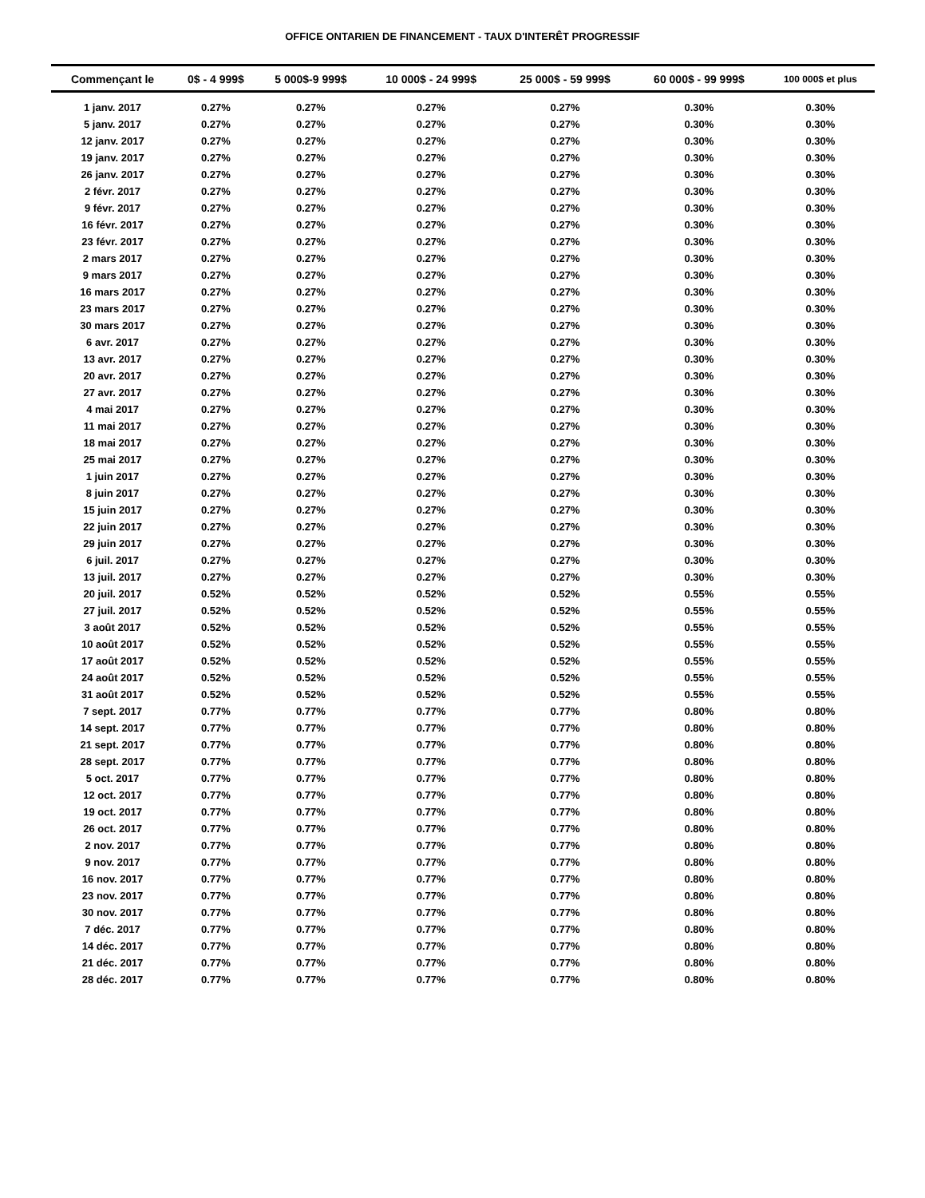OFFICE ONTARIEN DE FINANCEMENT - TAUX D'INTERÊT PROGRESSIF
| Commençant le | 0$ - 4 999$ | 5 000$-9 999$ | 10 000$ - 24 999$ | 25 000$ - 59 999$ | 60 000$ - 99 999$ | 100 000$ et plus |
| --- | --- | --- | --- | --- | --- | --- |
| 1 janv. 2017 | 0.27% | 0.27% | 0.27% | 0.27% | 0.30% | 0.30% |
| 5 janv. 2017 | 0.27% | 0.27% | 0.27% | 0.27% | 0.30% | 0.30% |
| 12 janv. 2017 | 0.27% | 0.27% | 0.27% | 0.27% | 0.30% | 0.30% |
| 19 janv. 2017 | 0.27% | 0.27% | 0.27% | 0.27% | 0.30% | 0.30% |
| 26 janv. 2017 | 0.27% | 0.27% | 0.27% | 0.27% | 0.30% | 0.30% |
| 2 févr. 2017 | 0.27% | 0.27% | 0.27% | 0.27% | 0.30% | 0.30% |
| 9 févr. 2017 | 0.27% | 0.27% | 0.27% | 0.27% | 0.30% | 0.30% |
| 16 févr. 2017 | 0.27% | 0.27% | 0.27% | 0.27% | 0.30% | 0.30% |
| 23 févr. 2017 | 0.27% | 0.27% | 0.27% | 0.27% | 0.30% | 0.30% |
| 2 mars 2017 | 0.27% | 0.27% | 0.27% | 0.27% | 0.30% | 0.30% |
| 9 mars 2017 | 0.27% | 0.27% | 0.27% | 0.27% | 0.30% | 0.30% |
| 16 mars 2017 | 0.27% | 0.27% | 0.27% | 0.27% | 0.30% | 0.30% |
| 23 mars 2017 | 0.27% | 0.27% | 0.27% | 0.27% | 0.30% | 0.30% |
| 30 mars 2017 | 0.27% | 0.27% | 0.27% | 0.27% | 0.30% | 0.30% |
| 6 avr. 2017 | 0.27% | 0.27% | 0.27% | 0.27% | 0.30% | 0.30% |
| 13 avr. 2017 | 0.27% | 0.27% | 0.27% | 0.27% | 0.30% | 0.30% |
| 20 avr. 2017 | 0.27% | 0.27% | 0.27% | 0.27% | 0.30% | 0.30% |
| 27 avr. 2017 | 0.27% | 0.27% | 0.27% | 0.27% | 0.30% | 0.30% |
| 4 mai 2017 | 0.27% | 0.27% | 0.27% | 0.27% | 0.30% | 0.30% |
| 11 mai 2017 | 0.27% | 0.27% | 0.27% | 0.27% | 0.30% | 0.30% |
| 18 mai 2017 | 0.27% | 0.27% | 0.27% | 0.27% | 0.30% | 0.30% |
| 25 mai 2017 | 0.27% | 0.27% | 0.27% | 0.27% | 0.30% | 0.30% |
| 1 juin 2017 | 0.27% | 0.27% | 0.27% | 0.27% | 0.30% | 0.30% |
| 8 juin 2017 | 0.27% | 0.27% | 0.27% | 0.27% | 0.30% | 0.30% |
| 15 juin 2017 | 0.27% | 0.27% | 0.27% | 0.27% | 0.30% | 0.30% |
| 22 juin 2017 | 0.27% | 0.27% | 0.27% | 0.27% | 0.30% | 0.30% |
| 29 juin 2017 | 0.27% | 0.27% | 0.27% | 0.27% | 0.30% | 0.30% |
| 6 juil. 2017 | 0.27% | 0.27% | 0.27% | 0.27% | 0.30% | 0.30% |
| 13 juil. 2017 | 0.27% | 0.27% | 0.27% | 0.27% | 0.30% | 0.30% |
| 20 juil. 2017 | 0.52% | 0.52% | 0.52% | 0.52% | 0.55% | 0.55% |
| 27 juil. 2017 | 0.52% | 0.52% | 0.52% | 0.52% | 0.55% | 0.55% |
| 3 août 2017 | 0.52% | 0.52% | 0.52% | 0.52% | 0.55% | 0.55% |
| 10 août 2017 | 0.52% | 0.52% | 0.52% | 0.52% | 0.55% | 0.55% |
| 17 août 2017 | 0.52% | 0.52% | 0.52% | 0.52% | 0.55% | 0.55% |
| 24 août 2017 | 0.52% | 0.52% | 0.52% | 0.52% | 0.55% | 0.55% |
| 31 août 2017 | 0.52% | 0.52% | 0.52% | 0.52% | 0.55% | 0.55% |
| 7 sept. 2017 | 0.77% | 0.77% | 0.77% | 0.77% | 0.80% | 0.80% |
| 14 sept. 2017 | 0.77% | 0.77% | 0.77% | 0.77% | 0.80% | 0.80% |
| 21 sept. 2017 | 0.77% | 0.77% | 0.77% | 0.77% | 0.80% | 0.80% |
| 28 sept. 2017 | 0.77% | 0.77% | 0.77% | 0.77% | 0.80% | 0.80% |
| 5 oct. 2017 | 0.77% | 0.77% | 0.77% | 0.77% | 0.80% | 0.80% |
| 12 oct. 2017 | 0.77% | 0.77% | 0.77% | 0.77% | 0.80% | 0.80% |
| 19 oct. 2017 | 0.77% | 0.77% | 0.77% | 0.77% | 0.80% | 0.80% |
| 26 oct. 2017 | 0.77% | 0.77% | 0.77% | 0.77% | 0.80% | 0.80% |
| 2 nov. 2017 | 0.77% | 0.77% | 0.77% | 0.77% | 0.80% | 0.80% |
| 9 nov. 2017 | 0.77% | 0.77% | 0.77% | 0.77% | 0.80% | 0.80% |
| 16 nov. 2017 | 0.77% | 0.77% | 0.77% | 0.77% | 0.80% | 0.80% |
| 23 nov. 2017 | 0.77% | 0.77% | 0.77% | 0.77% | 0.80% | 0.80% |
| 30 nov. 2017 | 0.77% | 0.77% | 0.77% | 0.77% | 0.80% | 0.80% |
| 7 déc. 2017 | 0.77% | 0.77% | 0.77% | 0.77% | 0.80% | 0.80% |
| 14 déc. 2017 | 0.77% | 0.77% | 0.77% | 0.77% | 0.80% | 0.80% |
| 21 déc. 2017 | 0.77% | 0.77% | 0.77% | 0.77% | 0.80% | 0.80% |
| 28 déc. 2017 | 0.77% | 0.77% | 0.77% | 0.77% | 0.80% | 0.80% |